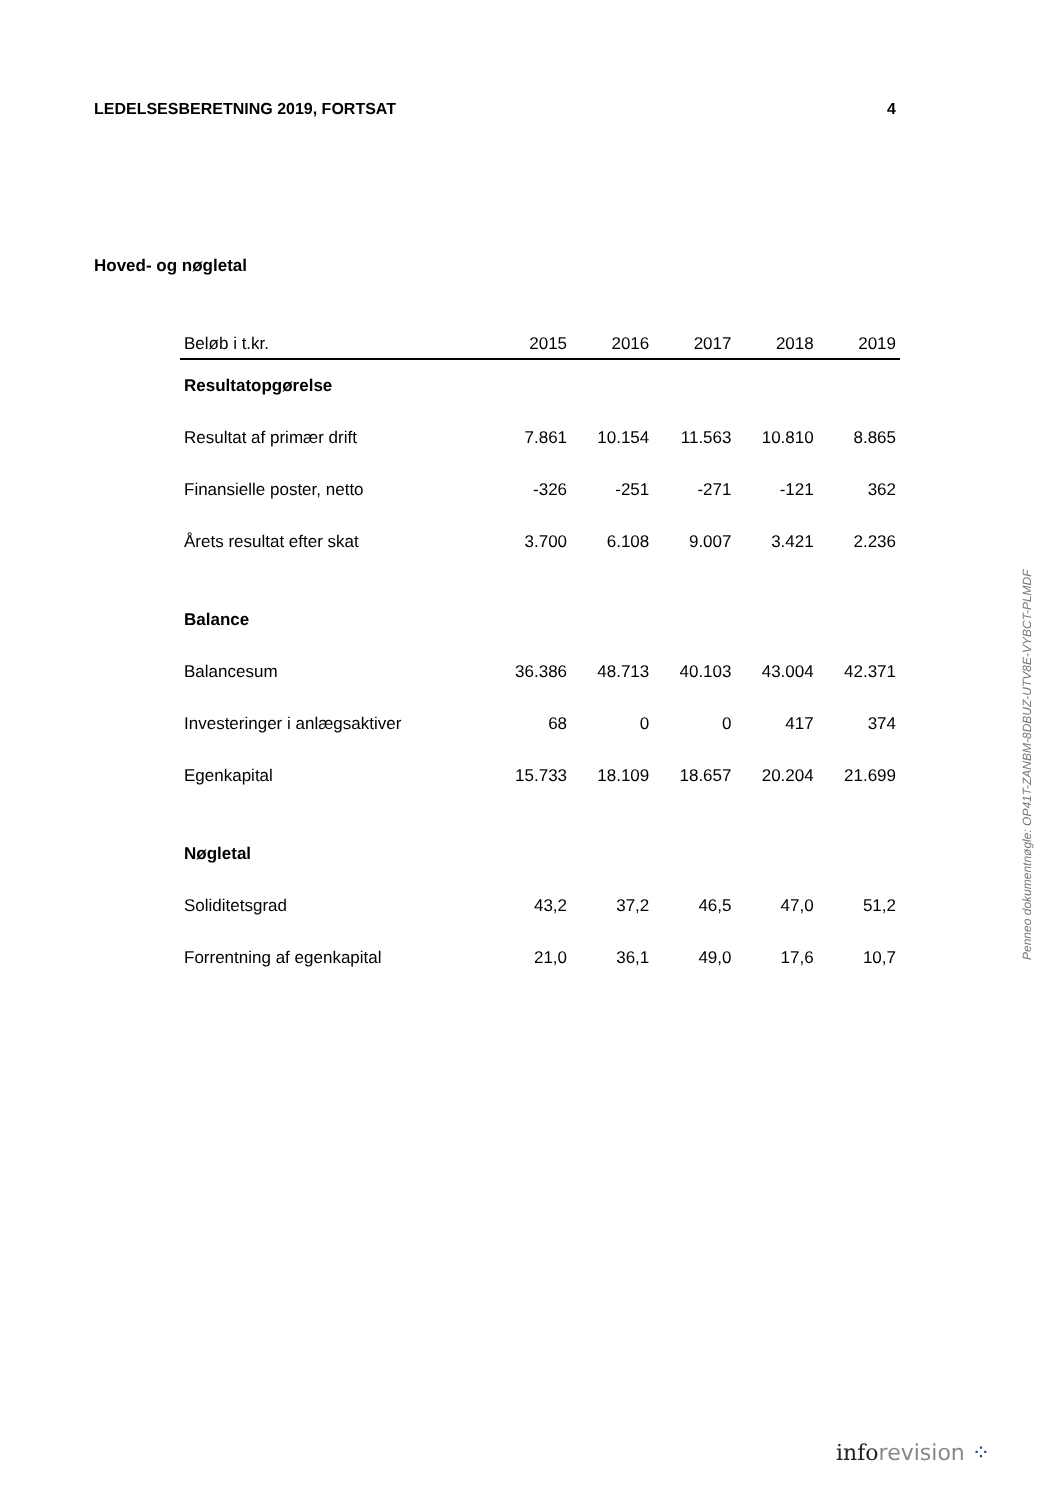LEDELSESBERETNING 2019, FORTSAT 4
Hoved- og nøgletal
| Beløb i t.kr. | 2015 | 2016 | 2017 | 2018 | 2019 |
| --- | --- | --- | --- | --- | --- |
| Resultatopgørelse | | | | | |
| Resultat af primær drift | 7.861 | 10.154 | 11.563 | 10.810 | 8.865 |
| Finansielle poster, netto | -326 | -251 | -271 | -121 | 362 |
| Årets resultat efter skat | 3.700 | 6.108 | 9.007 | 3.421 | 2.236 |
| Balance | | | | | |
| Balancesum | 36.386 | 48.713 | 40.103 | 43.004 | 42.371 |
| Investeringer i anlægsaktiver | 68 | 0 | 0 | 417 | 374 |
| Egenkapital | 15.733 | 18.109 | 18.657 | 20.204 | 21.699 |
| Nøgletal | | | | | |
| Soliditetsgrad | 43,2 | 37,2 | 46,5 | 47,0 | 51,2 |
| Forrentning af egenkapital | 21,0 | 36,1 | 49,0 | 17,6 | 10,7 |
Penneo dokumentnøgle: OP41T-ZANBM-8DBUZ-UTV8E-VYBCT-PLMDF
inforevision ⁘